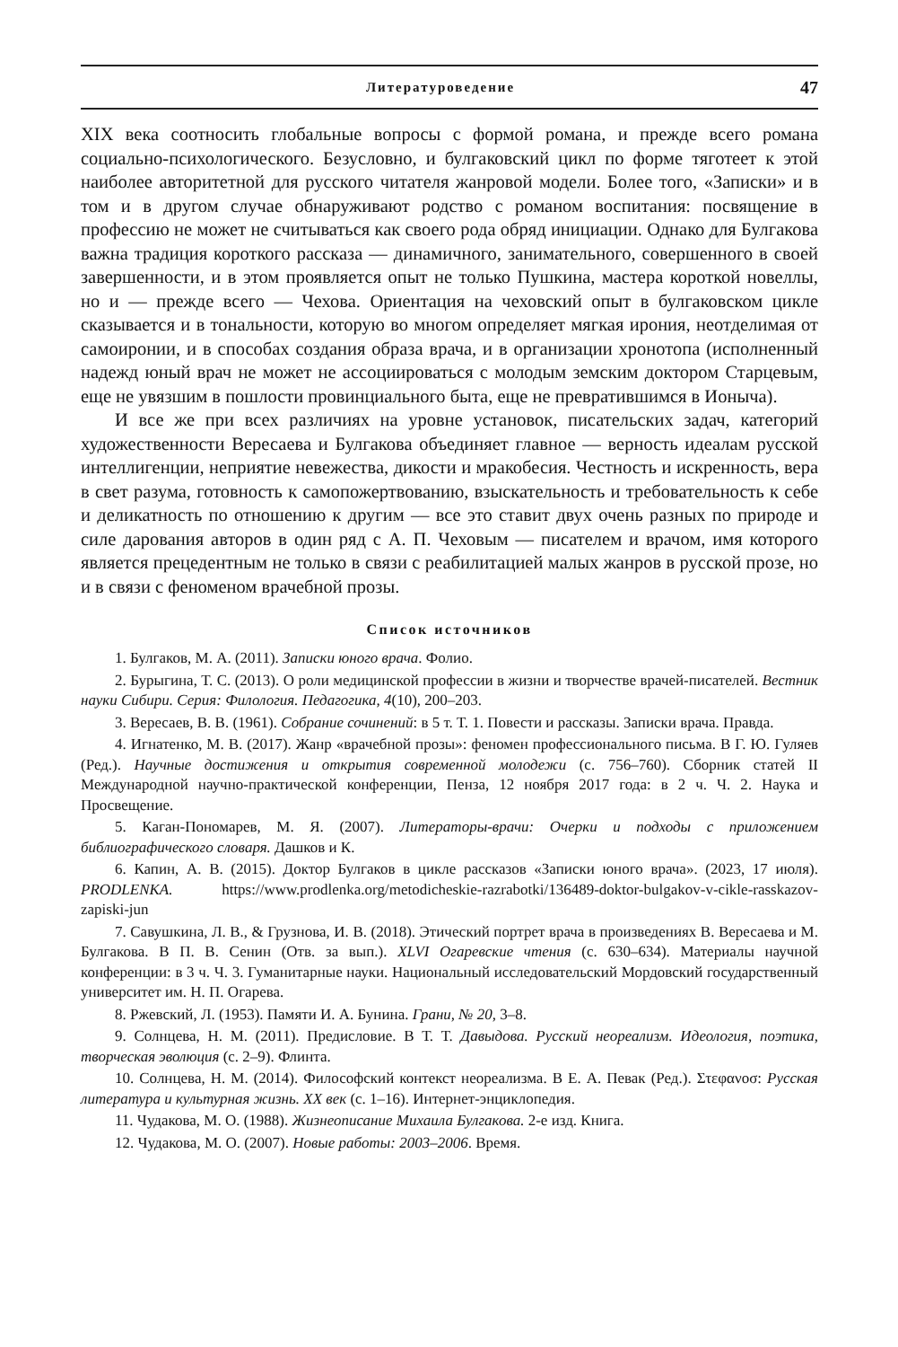Литературоведение 47
XIX века соотносить глобальные вопросы с формой романа, и прежде всего романа социально-психологического. Безусловно, и булгаковский цикл по форме тяготеет к этой наиболее авторитетной для русского читателя жанровой модели. Более того, «Записки» и в том и в другом случае обнаруживают родство с романом воспитания: посвящение в профессию не может не считываться как своего рода обряд инициации. Однако для Булгакова важна традиция короткого рассказа — динамичного, занимательного, совершенного в своей завершенности, и в этом проявляется опыт не только Пушкина, мастера короткой новеллы, но и — прежде всего — Чехова. Ориентация на чеховский опыт в булгаковском цикле сказывается и в тональности, которую во многом определяет мягкая ирония, неотделимая от самоиронии, и в способах создания образа врача, и в организации хронотопа (исполненный надежд юный врач не может не ассоциироваться с молодым земским доктором Старцевым, еще не увязшим в пошлости провинциального быта, еще не превратившимся в Ионыча).
И все же при всех различиях на уровне установок, писательских задач, категорий художественности Вересаева и Булгакова объединяет главное — верность идеалам русской интеллигенции, неприятие невежества, дикости и мракобесия. Честность и искренность, вера в свет разума, готовность к самопожертвованию, взыскательность и требовательность к себе и деликатность по отношению к другим — все это ставит двух очень разных по природе и силе дарования авторов в один ряд с А. П. Чеховым — писателем и врачом, имя которого является прецедентным не только в связи с реабилитацией малых жанров в русской прозе, но и в связи с феноменом врачебной прозы.
Список источников
1. Булгаков, М. А. (2011). Записки юного врача. Фолио.
2. Бурыгина, Т. С. (2013). О роли медицинской профессии в жизни и творчестве врачей-писателей. Вестник науки Сибири. Серия: Филология. Педагогика, 4(10), 200–203.
3. Вересаев, В. В. (1961). Собрание сочинений: в 5 т. Т. 1. Повести и рассказы. Записки врача. Правда.
4. Игнатенко, М. В. (2017). Жанр «врачебной прозы»: феномен профессионального письма. В Г. Ю. Гуляев (Ред.). Научные достижения и открытия современной молодежи (с. 756–760). Сборник статей II Международной научно-практической конференции, Пенза, 12 ноября 2017 года: в 2 ч. Ч. 2. Наука и Просвещение.
5. Каган-Пономарев, М. Я. (2007). Литераторы-врачи: Очерки и подходы с приложением библиографического словаря. Дашков и К.
6. Капин, А. В. (2015). Доктор Булгаков в цикле рассказов «Записки юного врача». (2023, 17 июля). PRODLENKA. https://www.prodlenka.org/metodicheskie-razrabotki/136489-doktor-bulgakov-v-cikle-rasskazov-zapiski-jun
7. Савушкина, Л. В., & Грузнова, И. В. (2018). Этический портрет врача в произведениях В. Вересаева и М. Булгакова. В П. В. Сенин (Отв. за вып.). XLVI Огаревские чтения (с. 630–634). Материалы научной конференции: в 3 ч. Ч. 3. Гуманитарные науки. Национальный исследовательский Мордовский государственный университет им. Н. П. Огарева.
8. Ржевский, Л. (1953). Памяти И. А. Бунина. Грани, № 20, 3–8.
9. Солнцева, Н. М. (2011). Предисловие. В Т. Т. Давыдова. Русский неореализм. Идеология, поэтика, творческая эволюция (с. 2–9). Флинта.
10. Солнцева, Н. М. (2014). Философский контекст неореализма. В Е. А. Певак (Ред.). Στεφανοσ: Русская литература и культурная жизнь. XX век (с. 1–16). Интернет-энциклопедия.
11. Чудакова, М. О. (1988). Жизнеописание Михаила Булгакова. 2-е изд. Книга.
12. Чудакова, М. О. (2007). Новые работы: 2003–2006. Время.